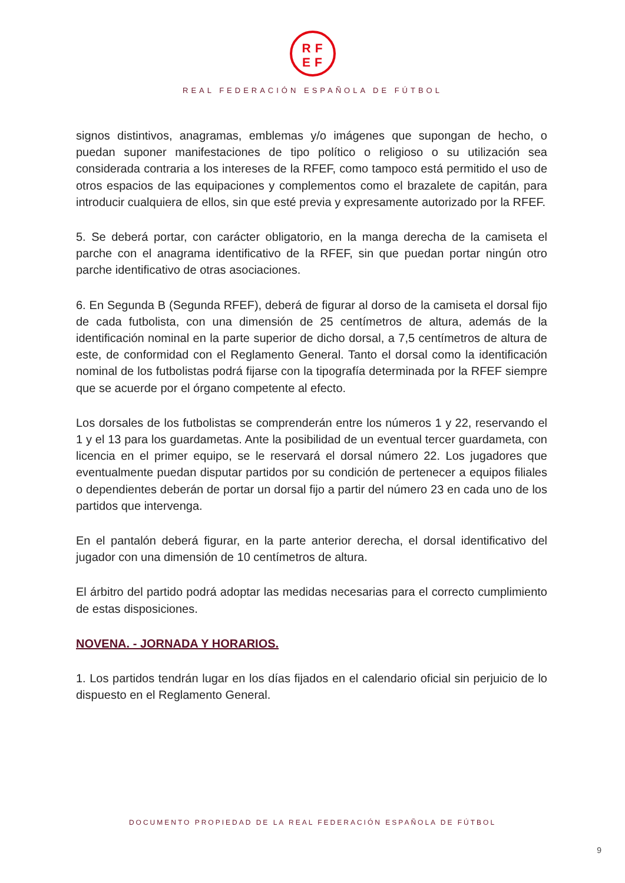RF
EF
REAL FEDERACIÓN ESPAÑOLA DE FÚTBOL
signos distintivos, anagramas, emblemas y/o imágenes que supongan de hecho, o puedan suponer manifestaciones de tipo político o religioso o su utilización sea considerada contraria a los intereses de la RFEF, como tampoco está permitido el uso de otros espacios de las equipaciones y complementos como el brazalete de capitán, para introducir cualquiera de ellos, sin que esté previa y expresamente autorizado por la RFEF.
5. Se deberá portar, con carácter obligatorio, en la manga derecha de la camiseta el parche con el anagrama identificativo de la RFEF, sin que puedan portar ningún otro parche identificativo de otras asociaciones.
6. En Segunda B (Segunda RFEF), deberá de figurar al dorso de la camiseta el dorsal fijo de cada futbolista, con una dimensión de 25 centímetros de altura, además de la identificación nominal en la parte superior de dicho dorsal, a 7,5 centímetros de altura de este, de conformidad con el Reglamento General. Tanto el dorsal como la identificación nominal de los futbolistas podrá fijarse con la tipografía determinada por la RFEF siempre que se acuerde por el órgano competente al efecto.
Los dorsales de los futbolistas se comprenderán entre los números 1 y 22, reservando el 1 y el 13 para los guardametas. Ante la posibilidad de un eventual tercer guardameta, con licencia en el primer equipo, se le reservará el dorsal número 22. Los jugadores que eventualmente puedan disputar partidos por su condición de pertenecer a equipos filiales o dependientes deberán de portar un dorsal fijo a partir del número 23 en cada uno de los partidos que intervenga.
En el pantalón deberá figurar, en la parte anterior derecha, el dorsal identificativo del jugador con una dimensión de 10 centímetros de altura.
El árbitro del partido podrá adoptar las medidas necesarias para el correcto cumplimiento de estas disposiciones.
NOVENA. - JORNADA Y HORARIOS.
1. Los partidos tendrán lugar en los días fijados en el calendario oficial sin perjuicio de lo dispuesto en el Reglamento General.
DOCUMENTO PROPIEDAD DE LA REAL FEDERACIÓN ESPAÑOLA DE FÚTBOL
9